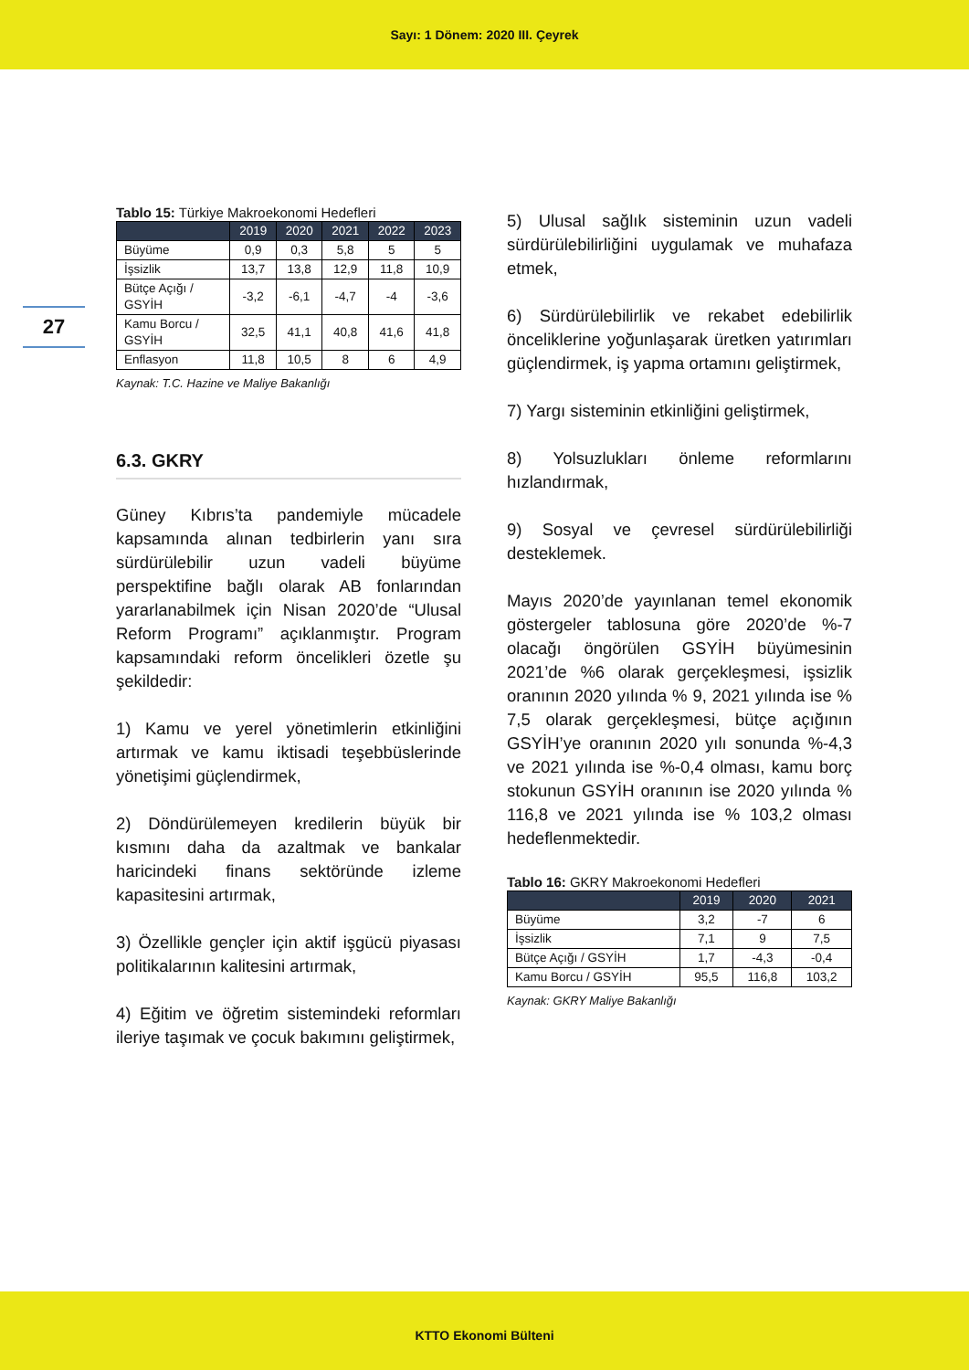Sayı: 1 Dönem: 2020 III. Çeyrek
27
Tablo 15: Türkiye Makroekonomi Hedefleri
| | 2019 | 2020 | 2021 | 2022 | 2023 |
| --- | --- | --- | --- | --- | --- |
| Büyüme | 0,9 | 0,3 | 5,8 | 5 | 5 |
| İşsizlik | 13,7 | 13,8 | 12,9 | 11,8 | 10,9 |
| Bütçe Açığı / GSYİH | -3,2 | -6,1 | -4,7 | -4 | -3,6 |
| Kamu Borcu / GSYİH | 32,5 | 41,1 | 40,8 | 41,6 | 41,8 |
| Enflasyon | 11,8 | 10,5 | 8 | 6 | 4,9 |
Kaynak: T.C. Hazine ve Maliye Bakanlığı
6.3. GKRY
Güney Kıbrıs’ta pandemiyle mücadele kapsamında alınan tedbirlerin yanı sıra sürdürülebilir uzun vadeli büyüme perspektifine bağlı olarak AB fonlarından yararlanabilmek için Nisan 2020’de “Ulusal Reform Programı” açıklanmıştır. Program kapsamındaki reform öncelikleri özetle şu şekildedir:
1) Kamu ve yerel yönetimlerin etkinliğini artırmak ve kamu iktisadi teşebbüslerinde yönetişimi güçlendirmek,
2) Döndürülemeyen kredilerin büyük bir kısmını daha da azaltmak ve bankalar haricindeki finans sektöründe izleme kapasitesini artırmak,
3) Özellikle gençler için aktif işgücü piyasası politikalarının kalitesini artırmak,
4) Eğitim ve öğretim sistemindeki reformları ileriye taşımak ve çocuk bakımını geliştirmek,
5) Ulusal sağlık sisteminin uzun vadeli sürdürülebilirliğini uygulamak ve muhafaza etmek,
6) Sürdürülebilirlik ve rekabet edebilirlik önceliklerine yoğunlaşarak üretken yatırımları güçlendirmek, iş yapma ortamını geliştirmek,
7) Yargı sisteminin etkinliğini geliştirmek,
8) Yolsuzlukları önleme reformlarını hızlandırmak,
9) Sosyal ve çevresel sürdürülebilirliği desteklemek.
Mayıs 2020’de yayınlanan temel ekonomik göstergeler tablosuna göre 2020’de %-7 olacağı öngörülen GSYİH büyümesinin 2021’de %6 olarak gerçekleşmesi, işsizlik oranının 2020 yılında % 9, 2021 yılında ise % 7,5 olarak gerçekleşmesi, bütçe açığının GSYİH’ye oranının 2020 yılı sonunda %-4,3 ve 2021 yılında ise %-0,4 olması, kamu borç stokunun GSYİH oranının ise 2020 yılında % 116,8 ve 2021 yılında ise % 103,2 olması hedeflenmektedir.
Tablo 16: GKRY Makroekonomi Hedefleri
| | 2019 | 2020 | 2021 |
| --- | --- | --- | --- |
| Büyüme | 3,2 | -7 | 6 |
| İşsizlik | 7,1 | 9 | 7,5 |
| Bütçe Açığı / GSYİH | 1,7 | -4,3 | -0,4 |
| Kamu Borcu / GSYİH | 95,5 | 116,8 | 103,2 |
Kaynak: GKRY Maliye Bakanlığı
KTTO Ekonomi Bülteni